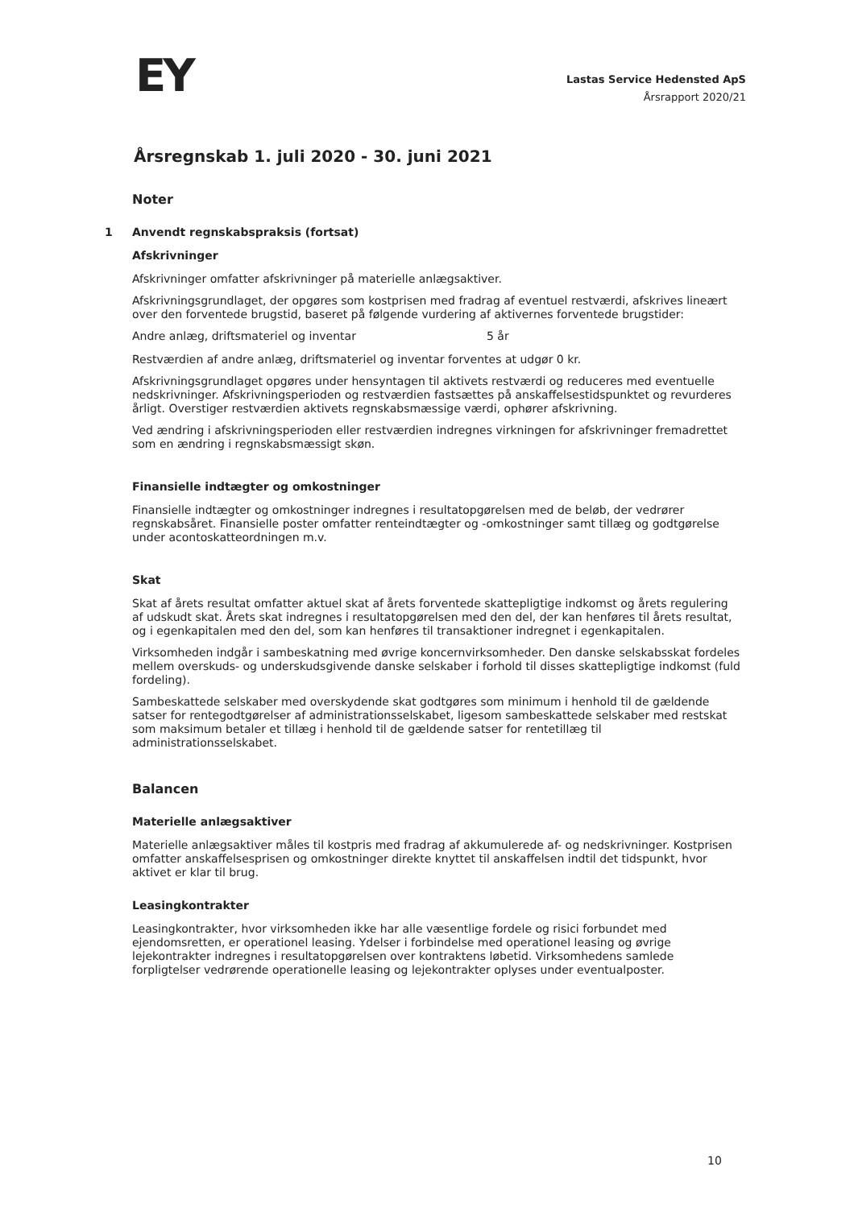EY
Lastas Service Hedensted ApS
Årsrapport 2020/21
Årsregnskab 1. juli 2020 - 30. juni 2021
Noter
1 Anvendt regnskabspraksis (fortsat)
Afskrivninger
Afskrivninger omfatter afskrivninger på materielle anlægsaktiver.
Afskrivningsgrundlaget, der opgøres som kostprisen med fradrag af eventuel restværdi, afskrives lineært over den forventede brugstid, baseret på følgende vurdering af aktivernes forventede brugstider:
| Andre anlæg, driftsmateriel og inventar | 5 år |
Restværdien af andre anlæg, driftsmateriel og inventar forventes at udgør 0 kr.
Afskrivningsgrundlaget opgøres under hensyntagen til aktivets restværdi og reduceres med eventuelle nedskrivninger. Afskrivningsperioden og restværdien fastsættes på anskaffelsestidspunktet og revurderes årligt. Overstiger restværdien aktivets regnskabsmæssige værdi, ophører afskrivning.
Ved ændring i afskrivningsperioden eller restværdien indregnes virkningen for afskrivninger fremadrettet som en ændring i regnskabsmæssigt skøn.
Finansielle indtægter og omkostninger
Finansielle indtægter og omkostninger indregnes i resultatopgørelsen med de beløb, der vedrører regnskabsåret. Finansielle poster omfatter renteindtægter og -omkostninger samt tillæg og godtgørelse under acontoskatteordningen m.v.
Skat
Skat af årets resultat omfatter aktuel skat af årets forventede skattepligtige indkomst og årets regulering af udskudt skat. Årets skat indregnes i resultatopgørelsen med den del, der kan henføres til årets resultat, og i egenkapitalen med den del, som kan henføres til transaktioner indregnet i egenkapitalen.
Virksomheden indgår i sambeskatning med øvrige koncernvirksomheder. Den danske selskabsskat fordeles mellem overskuds- og underskudsgivende danske selskaber i forhold til disses skattepligtige indkomst (fuld fordeling).
Sambeskattede selskaber med overskydende skat godtgøres som minimum i henhold til de gældende satser for rentegodtgørelser af administrationsselskabet, ligesom sambeskattede selskaber med restskat som maksimum betaler et tillæg i henhold til de gældende satser for rentetillæg til administrationsselskabet.
Balancen
Materielle anlægsaktiver
Materielle anlægsaktiver måles til kostpris med fradrag af akkumulerede af- og nedskrivninger. Kostprisen omfatter anskaffelsesprisen og omkostninger direkte knyttet til anskaffelsen indtil det tidspunkt, hvor aktivet er klar til brug.
Leasingkontrakter
Leasingkontrakter, hvor virksomheden ikke har alle væsentlige fordele og risici forbundet med ejendomsretten, er operationel leasing. Ydelser i forbindelse med operationel leasing og øvrige lejekontrakter indregnes i resultatopgørelsen over kontraktens løbetid. Virksomhedens samlede forpligtelser vedrørende operationelle leasing og lejekontrakter oplyses under eventualposter.
10